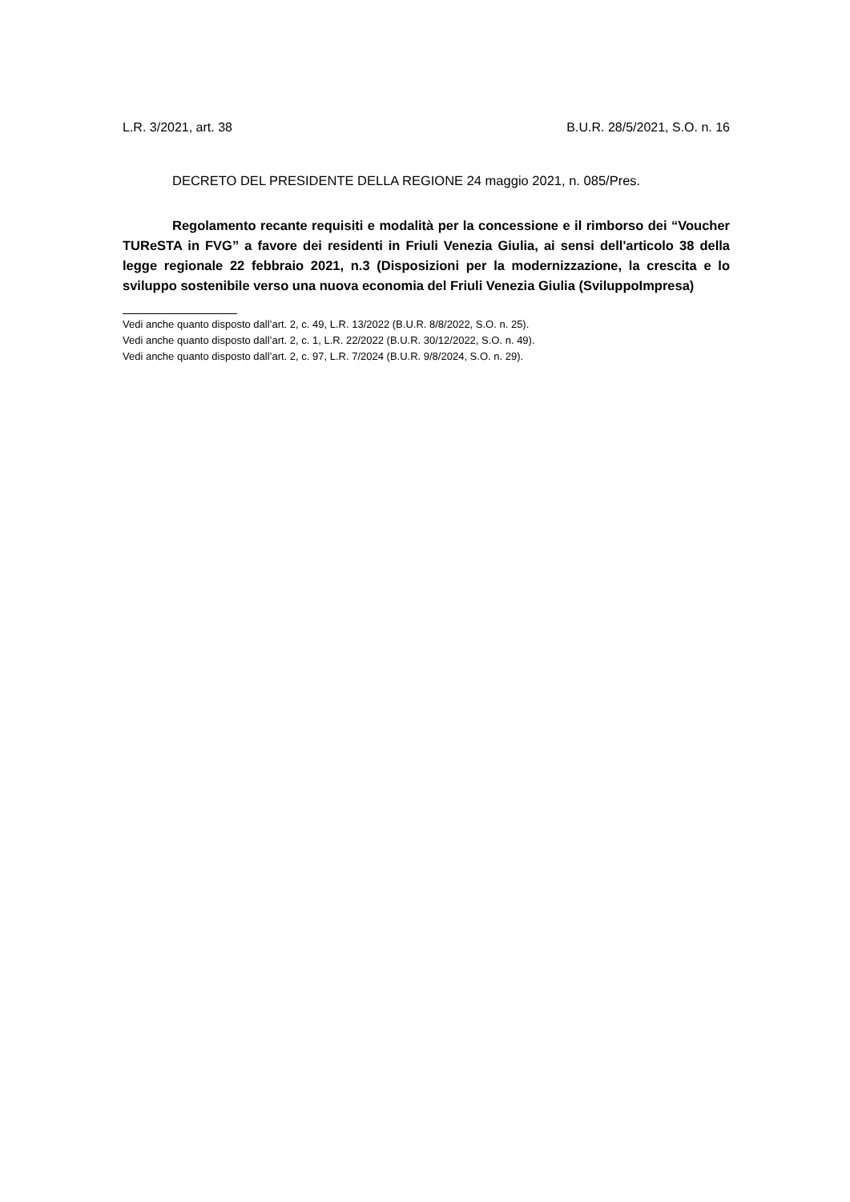L.R. 3/2021, art. 38 B.U.R. 28/5/2021, S.O. n. 16
DECRETO DEL PRESIDENTE DELLA REGIONE 24 maggio 2021, n. 085/Pres.
Regolamento recante requisiti e modalità per la concessione e il rimborso dei “Voucher TUReSTA in FVG” a favore dei residenti in Friuli Venezia Giulia, ai sensi dell'articolo 38 della legge regionale 22 febbraio 2021, n.3 (Disposizioni per la modernizzazione, la crescita e lo sviluppo sostenibile verso una nuova economia del Friuli Venezia Giulia (SviluppoImpresa)
Vedi anche quanto disposto dall’art. 2, c. 49, L.R. 13/2022 (B.U.R. 8/8/2022, S.O. n. 25).
Vedi anche quanto disposto dall’art. 2, c. 1, L.R. 22/2022 (B.U.R. 30/12/2022, S.O. n. 49).
Vedi anche quanto disposto dall’art. 2, c. 97, L.R. 7/2024 (B.U.R. 9/8/2024, S.O. n. 29).